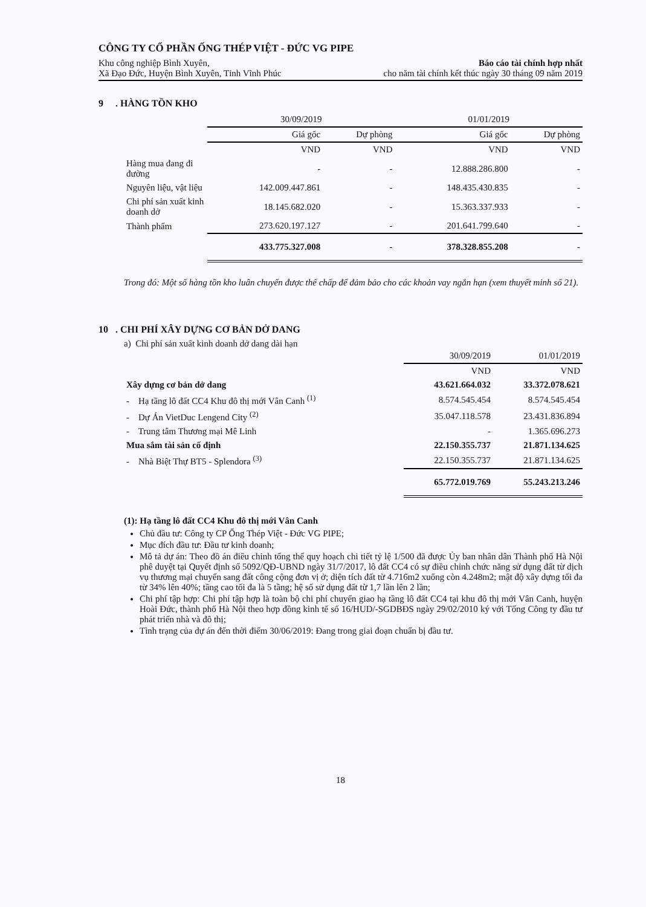CÔNG TY CỔ PHẦN ỐNG THÉP VIỆT - ĐỨC VG PIPE
Khu công nghiệp Bình Xuyên,
Xã Đạo Đức, Huyện Bình Xuyên, Tỉnh Vĩnh Phúc
Báo cáo tài chính hợp nhất
cho năm tài chính kết thúc ngày 30 tháng 09 năm 2019
9 . HÀNG TỒN KHO
| | 30/09/2019 | | 01/01/2019 | |
| | Giá gốc | Dự phòng | Giá gốc | Dự phòng |
| | VND | VND | VND | VND |
| Hàng mua đang đi đường | - | - | 12.888.286.800 | - |
| Nguyên liệu, vật liệu | 142.009.447.861 | - | 148.435.430.835 | - |
| Chi phí sản xuất kinh doanh dở | 18.145.682.020 | - | 15.363.337.933 | - |
| Thành phẩm | 273.620.197.127 | - | 201.641.799.640 | - |
| | 433.775.327.008 | - | 378.328.855.208 | - |
Trong đó: Một số hàng tồn kho luân chuyển được thế chấp để đảm bảo cho các khoản vay ngắn hạn (xem thuyết minh số 21).
10 . CHI PHÍ XÂY DỰNG CƠ BẢN DỞ DANG
a) Chi phí sản xuất kinh doanh dở dang dài hạn
| | 30/09/2019 | 01/01/2019 |
| | VND | VND |
| Xây dựng cơ bản dở dang | 43.621.664.032 | 33.372.078.621 |
| - Hạ tầng lô đất CC4 Khu đô thị mới Vân Canh <sup>(1)</sup> | 8.574.545.454 | 8.574.545.454 |
| - Dự Án VietDuc Lengend City <sup>(2)</sup> | 35.047.118.578 | 23.431.836.894 |
| - Trung tâm Thương mại Mê Linh | - | 1.365.696.273 |
| Mua sắm tài sản cố định | 22.150.355.737 | 21.871.134.625 |
| - Nhà Biệt Thự BT5 - Splendora <sup>(3)</sup> | 22.150.355.737 | 21.871.134.625 |
| | 65.772.019.769 | 55.243.213.246 |
(1): Hạ tầng lô đất CC4 Khu đô thị mới Vân Canh
Chủ đầu tư: Công ty CP Ống Thép Việt - Đức VG PIPE;
Mục đích đầu tư: Đầu tư kinh doanh;
Mô tả dự án: Theo đồ án điều chỉnh tổng thể quy hoạch chi tiết tỷ lệ 1/500 đã được Ủy ban nhân dân Thành phố Hà Nội phê duyệt tại Quyết định số 5092/QĐ-UBND ngày 31/7/2017, lô đất CC4 có sự điều chỉnh chức năng sử dụng đất từ dịch vụ thương mại chuyển sang đất công cộng đơn vị ở; diện tích đất từ 4.716m2 xuống còn 4.248m2; mật độ xây dựng tối đa từ 34% lên 40%; tầng cao tối đa là 5 tầng; hệ số sử dụng đất từ 1,7 lần lên 2 lần;
Chi phí tập hợp: Chi phí tập hợp là toàn bộ chi phí chuyển giao hạ tầng lô đất CC4 tại khu đô thị mới Vân Canh, huyện Hoài Đức, thành phố Hà Nội theo hợp đồng kinh tế số 16/HUD/-SGDBĐS ngày 29/02/2010 ký với Tổng Công ty đầu tư phát triển nhà và đô thị;
Tình trạng của dự án đến thời điểm 30/06/2019: Đang trong giai đoạn chuẩn bị đầu tư.
18